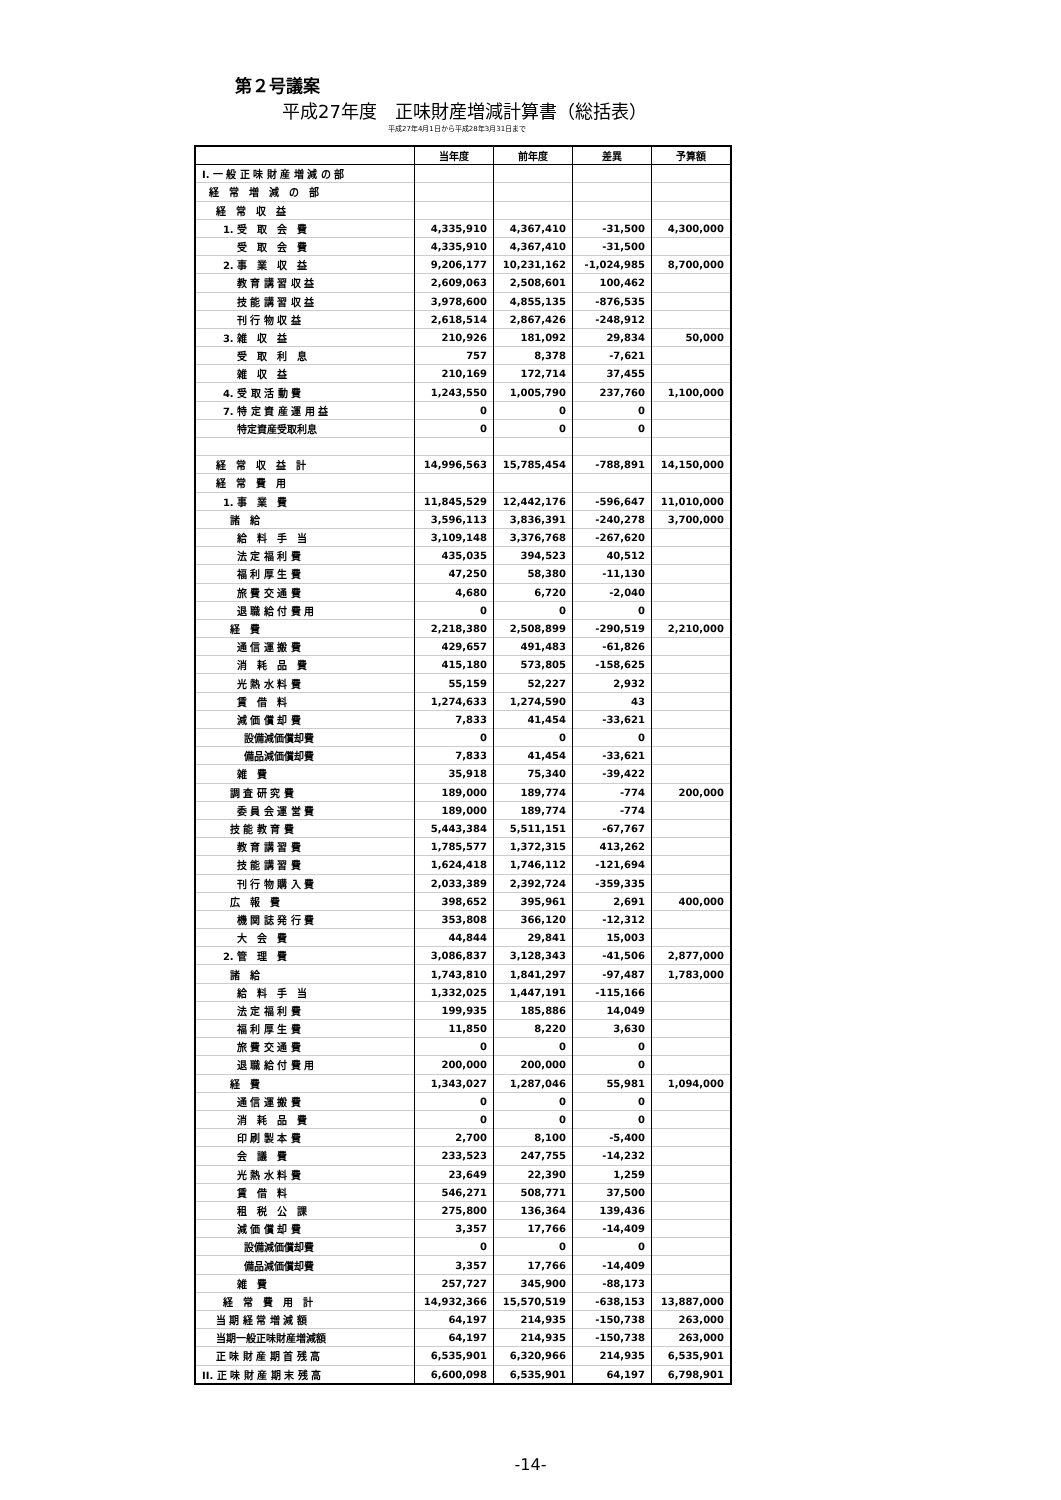第２号議案
平成27年度　正味財産増減計算書（総括表）
平成27年4月1日から平成28年3月31日まで
| | 当年度 | 前年度 | 差異 | 予算額 |
| --- | --- | --- | --- | --- |
| I. 一 般 正 味 財 産 増 減 の 部 | | | | |
| 経 常 増 減 の 部 | | | | |
| 経 常 収 益 | | | | |
| 1. 受 取 会 費 | 4,335,910 | 4,367,410 | -31,500 | 4,300,000 |
| 受 取 会 費 | 4,335,910 | 4,367,410 | -31,500 | |
| 2. 事 業 収 益 | 9,206,177 | 10,231,162 | -1,024,985 | 8,700,000 |
| 教 育 講 習 収 益 | 2,609,063 | 2,508,601 | 100,462 | |
| 技 能 講 習 収 益 | 3,978,600 | 4,855,135 | -876,535 | |
| 刊 行 物 収 益 | 2,618,514 | 2,867,426 | -248,912 | |
| 3. 雑 収 益 | 210,926 | 181,092 | 29,834 | 50,000 |
| 受 取 利 息 | 757 | 8,378 | -7,621 | |
| 雑 収 益 | 210,169 | 172,714 | 37,455 | |
| 4. 受 取 活 動 費 | 1,243,550 | 1,005,790 | 237,760 | 1,100,000 |
| 7. 特 定 資 産 運 用 益 | 0 | 0 | 0 | |
| 特定資産受取利息 | 0 | 0 | 0 | |
| 経 常 収 益 計 | 14,996,563 | 15,785,454 | -788,891 | 14,150,000 |
| 経 常 費 用 | | | | |
| 1. 事 業 費 | 11,845,529 | 12,442,176 | -596,647 | 11,010,000 |
| 諸 給 | 3,596,113 | 3,836,391 | -240,278 | 3,700,000 |
| 給 料 手 当 | 3,109,148 | 3,376,768 | -267,620 | |
| 法 定 福 利 費 | 435,035 | 394,523 | 40,512 | |
| 福 利 厚 生 費 | 47,250 | 58,380 | -11,130 | |
| 旅 費 交 通 費 | 4,680 | 6,720 | -2,040 | |
| 退 職 給 付 費 用 | 0 | 0 | 0 | |
| 経 費 | 2,218,380 | 2,508,899 | -290,519 | 2,210,000 |
| 通 信 運 搬 費 | 429,657 | 491,483 | -61,826 | |
| 消 耗 品 費 | 415,180 | 573,805 | -158,625 | |
| 光 熱 水 料 費 | 55,159 | 52,227 | 2,932 | |
| 賃 借 料 | 1,274,633 | 1,274,590 | 43 | |
| 減 価 償 却 費 | 7,833 | 41,454 | -33,621 | |
| 設備減価償却費 | 0 | 0 | 0 | |
| 備品減価償却費 | 7,833 | 41,454 | -33,621 | |
| 雑 費 | 35,918 | 75,340 | -39,422 | |
| 調 査 研 究 費 | 189,000 | 189,774 | -774 | 200,000 |
| 委 員 会 運 営 費 | 189,000 | 189,774 | -774 | |
| 技 能 教 育 費 | 5,443,384 | 5,511,151 | -67,767 | |
| 教 育 講 習 費 | 1,785,577 | 1,372,315 | 413,262 | |
| 技 能 講 習 費 | 1,624,418 | 1,746,112 | -121,694 | |
| 刊 行 物 購 入 費 | 2,033,389 | 2,392,724 | -359,335 | |
| 広 報 費 | 398,652 | 395,961 | 2,691 | 400,000 |
| 機 関 誌 発 行 費 | 353,808 | 366,120 | -12,312 | |
| 大 会 費 | 44,844 | 29,841 | 15,003 | |
| 2. 管 理 費 | 3,086,837 | 3,128,343 | -41,506 | 2,877,000 |
| 諸 給 | 1,743,810 | 1,841,297 | -97,487 | 1,783,000 |
| 給 料 手 当 | 1,332,025 | 1,447,191 | -115,166 | |
| 法 定 福 利 費 | 199,935 | 185,886 | 14,049 | |
| 福 利 厚 生 費 | 11,850 | 8,220 | 3,630 | |
| 旅 費 交 通 費 | 0 | 0 | 0 | |
| 退 職 給 付 費 用 | 200,000 | 200,000 | 0 | |
| 経 費 | 1,343,027 | 1,287,046 | 55,981 | 1,094,000 |
| 通 信 運 搬 費 | 0 | 0 | 0 | |
| 消 耗 品 費 | 0 | 0 | 0 | |
| 印 刷 製 本 費 | 2,700 | 8,100 | -5,400 | |
| 会 議 費 | 233,523 | 247,755 | -14,232 | |
| 光 熱 水 料 費 | 23,649 | 22,390 | 1,259 | |
| 賃 借 料 | 546,271 | 508,771 | 37,500 | |
| 租 税 公 課 | 275,800 | 136,364 | 139,436 | |
| 減 価 償 却 費 | 3,357 | 17,766 | -14,409 | |
| 設備減価償却費 | 0 | 0 | 0 | |
| 備品減価償却費 | 3,357 | 17,766 | -14,409 | |
| 雑 費 | 257,727 | 345,900 | -88,173 | |
| 経 常 費 用 計 | 14,932,366 | 15,570,519 | -638,153 | 13,887,000 |
| 当 期 経 常 増 減 額 | 64,197 | 214,935 | -150,738 | 263,000 |
| 当期一般正味財産増減額 | 64,197 | 214,935 | -150,738 | 263,000 |
| 正 味 財 産 期 首 残 高 | 6,535,901 | 6,320,966 | 214,935 | 6,535,901 |
| II. 正 味 財 産 期 末 残 高 | 6,600,098 | 6,535,901 | 64,197 | 6,798,901 |
-14-